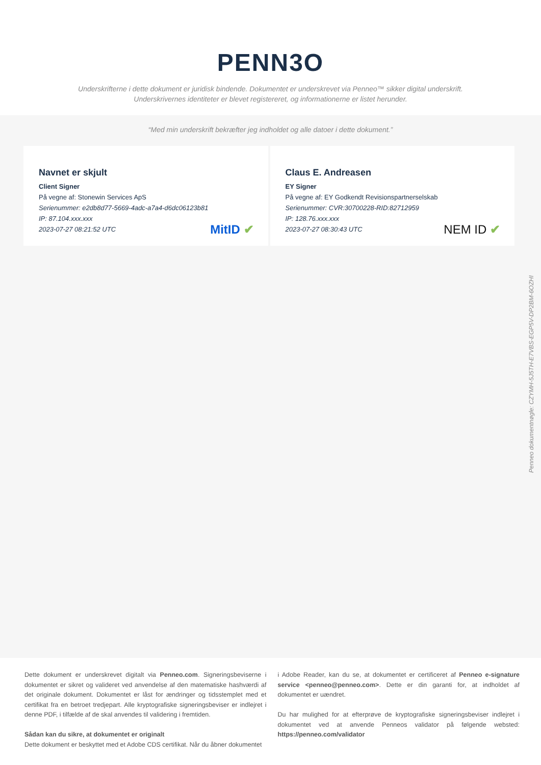PENN3O
Underskrifterne i dette dokument er juridisk bindende. Dokumentet er underskrevet via Penneo™ sikker digital underskrift.
Underskrivernes identiteter er blevet registereret, og informationerne er listet herunder.
“Med min underskrift bekræfter jeg indholdet og alle datoer i dette dokument.”
Navnet er skjult
Client Signer
På vegne af: Stonewin Services ApS
Serienummer: e2db8d77-5669-4adc-a7a4-d6dc06123b81
IP: 87.104.xxx.xxx
2023-07-27 08:21:52 UTC
MitID ✔
Claus E. Andreasen
EY Signer
På vegne af: EY Godkendt Revisionspartnerselskab
Serienummer: CVR:30700228-RID:82712959
IP: 128.76.xxx.xxx
2023-07-27 08:30:43 UTC
NEM ID ✔
Penneo dokumentnøgle: CZYMH-5J5TH-E7VBS-EGP5V-DP2BM-6OZHI
Dette dokument er underskrevet digitalt via Penneo.com. Signeringsbeviserne i dokumentet er sikret og valideret ved anvendelse af den matematiske hashværdi af det originale dokument. Dokumentet er låst for ændringer og tidsstemplet med et certifikat fra en betroet tredjepart. Alle kryptografiske signeringsbeviser er indlejret i denne PDF, i tilfælde af de skal anvendes til validering i fremtiden.
Sådan kan du sikre, at dokumentet er originalt
Dette dokument er beskyttet med et Adobe CDS certifikat. Når du åbner dokumentet
i Adobe Reader, kan du se, at dokumentet er certificeret af Penneo e-signature service <penneo@penneo.com>. Dette er din garanti for, at indholdet af dokumentet er uændret.
Du har mulighed for at efterprøve de kryptografiske signeringsbeviser indlejret i dokumentet ved at anvende Penneos validator på følgende websted: https://penneo.com/validator